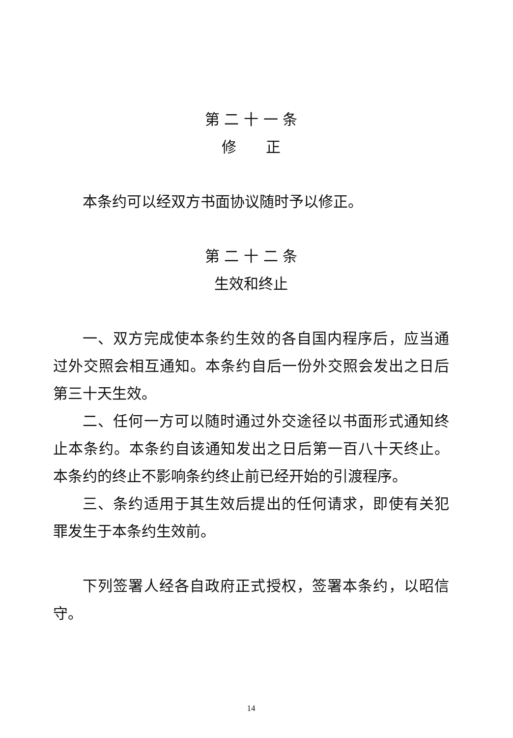第 二 十 一 条
修　　正
本条约可以经双方书面协议随时予以修正。
第 二 十 二 条
生效和终止
一、双方完成使本条约生效的各自国内程序后，应当通过外交照会相互通知。本条约自后一份外交照会发出之日后第三十天生效。
二、任何一方可以随时通过外交途径以书面形式通知终止本条约。本条约自该通知发出之日后第一百八十天终止。本条约的终止不影响条约终止前已经开始的引渡程序。
三、条约适用于其生效后提出的任何请求，即使有关犯罪发生于本条约生效前。
下列签署人经各自政府正式授权，签署本条约，以昭信守。
14